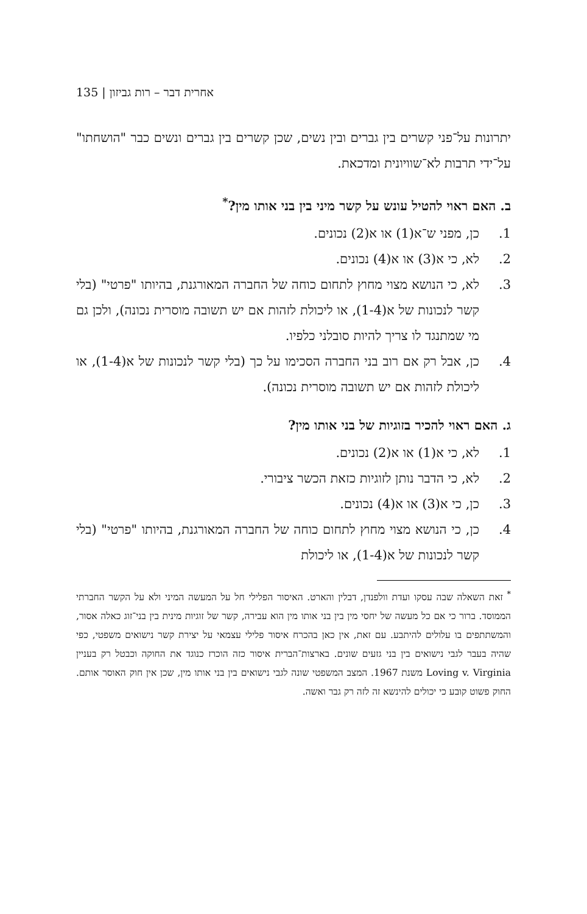135 | אחרית דבר – רות גביזון
יתרונות על־פני קשרים בין גברים ובין נשים, שכן קשרים בין גברים ונשים כבר "הושחתו" על־ידי תרבות לא־שוויונית ומדכאת.
ב. האם ראוי להטיל עונש על קשר מיני בין בני אותו מין?<sup>*</sup>
1. כן, מפני ש־א(1) או א(2) נכונים.
2. לא, כי א(3) או א(4) נכונים.
3. לא, כי הנושא מצוי מחוץ לתחום כוחה של החברה המאורגנת, בהיותו "פרטי" (בלי קשר לנכונות של א(1-4), או ליכולת לזהות אם יש תשובה מוסרית נכונה), ולכן גם מי שמתנגד לו צריך להיות סובלני כלפיו.
4. כן, אבל רק אם רוב בני החברה הסכימו על כך (בלי קשר לנכונות של א(1-4), או ליכולת לזהות אם יש תשובה מוסרית נכונה).
ג. האם ראוי להכיר בזוגיות של בני אותו מין?
1. לא, כי א(1) או א(2) נכונים.
2. לא, כי הדבר נותן לזוגיות כזאת הכשר ציבורי.
3. כן, כי א(3) או א(4) נכונים.
4. כן, כי הנושא מצוי מחוץ לתחום כוחה של החברה המאורגנת, בהיותו "פרטי" (בלי קשר לנכונות של א(1-4), או ליכולת
<sup>*</sup> זאת השאלה שבה עסקו ועדת וולפנדן, דבלין והארט. האיסור הפלילי חל על המעשה המיני ולא על הקשר החברתי הממוסד. ברור כי אם כל מעשה של יחסי מין בין בני אותו מין הוא עבירה, קשר של זוגיות מינית בין בני־זוג כאלה אסור, והמשתתפים בו עלולים להיתבע. עם זאת, אין כאן בהכרח איסור פלילי עצמאי על יצירת קשר נישואים משפטי, כפי שהיה בעבר לגבי נישואים בין בני גזעים שונים. בארצות־הברית איסור כזה הוכרז כנוגד את החוקה וכבטל רק בעניין Loving v. Virginia משנת 1967. המצב המשפטי שונה לגבי נישואים בין בני אותו מין, שכן אין חוק האוסר אותם. החוק פשוט קובע כי יכולים להינשא זה לזה רק גבר ואשה.